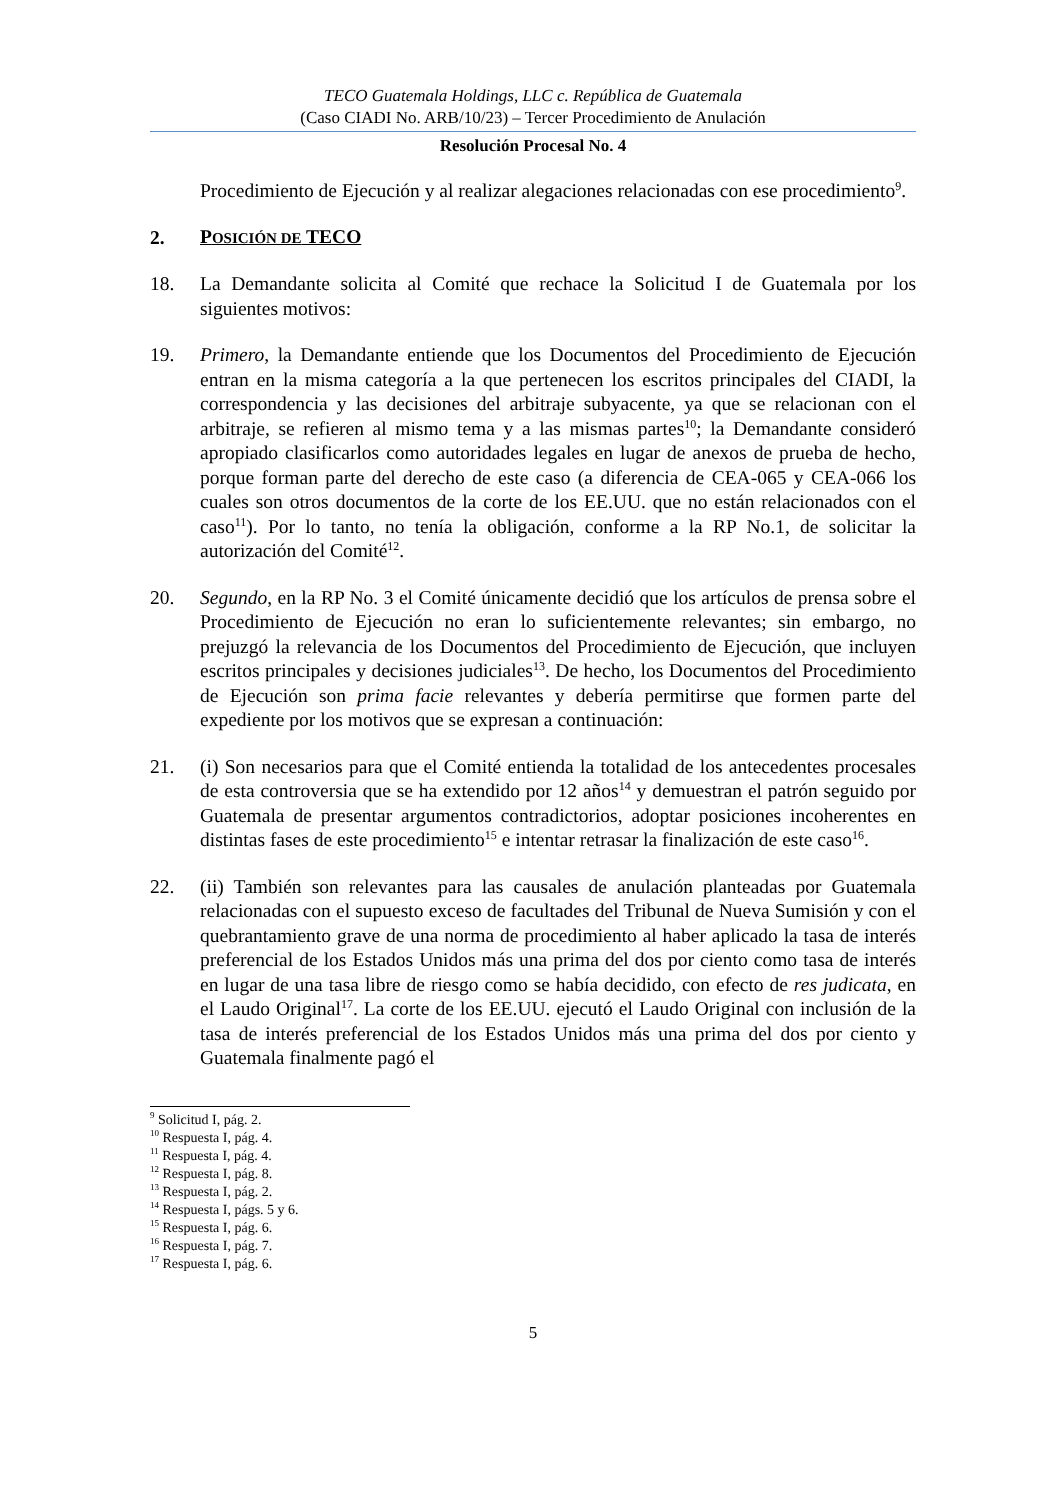TECO Guatemala Holdings, LLC c. República de Guatemala
(Caso CIADI No. ARB/10/23) – Tercer Procedimiento de Anulación
Resolución Procesal No. 4
Procedimiento de Ejecución y al realizar alegaciones relacionadas con ese procedimiento<sup>9</sup>.
2. POSICIÓN DE TECO
18. La Demandante solicita al Comité que rechace la Solicitud I de Guatemala por los siguientes motivos:
19. Primero, la Demandante entiende que los Documentos del Procedimiento de Ejecución entran en la misma categoría a la que pertenecen los escritos principales del CIADI, la correspondencia y las decisiones del arbitraje subyacente, ya que se relacionan con el arbitraje, se refieren al mismo tema y a las mismas partes<sup>10</sup>; la Demandante consideró apropiado clasificarlos como autoridades legales en lugar de anexos de prueba de hecho, porque forman parte del derecho de este caso (a diferencia de CEA-065 y CEA-066 los cuales son otros documentos de la corte de los EE.UU. que no están relacionados con el caso<sup>11</sup>). Por lo tanto, no tenía la obligación, conforme a la RP No.1, de solicitar la autorización del Comité<sup>12</sup>.
20. Segundo, en la RP No. 3 el Comité únicamente decidió que los artículos de prensa sobre el Procedimiento de Ejecución no eran lo suficientemente relevantes; sin embargo, no prejuzgó la relevancia de los Documentos del Procedimiento de Ejecución, que incluyen escritos principales y decisiones judiciales<sup>13</sup>. De hecho, los Documentos del Procedimiento de Ejecución son prima facie relevantes y debería permitirse que formen parte del expediente por los motivos que se expresan a continuación:
21. (i) Son necesarios para que el Comité entienda la totalidad de los antecedentes procesales de esta controversia que se ha extendido por 12 años<sup>14</sup> y demuestran el patrón seguido por Guatemala de presentar argumentos contradictorios, adoptar posiciones incoherentes en distintas fases de este procedimiento<sup>15</sup> e intentar retrasar la finalización de este caso<sup>16</sup>.
22. (ii) También son relevantes para las causales de anulación planteadas por Guatemala relacionadas con el supuesto exceso de facultades del Tribunal de Nueva Sumisión y con el quebrantamiento grave de una norma de procedimiento al haber aplicado la tasa de interés preferencial de los Estados Unidos más una prima del dos por ciento como tasa de interés en lugar de una tasa libre de riesgo como se había decidido, con efecto de res judicata, en el Laudo Original<sup>17</sup>. La corte de los EE.UU. ejecutó el Laudo Original con inclusión de la tasa de interés preferencial de los Estados Unidos más una prima del dos por ciento y Guatemala finalmente pagó el
<sup>9</sup> Solicitud I, pág. 2.
<sup>10</sup> Respuesta I, pág. 4.
<sup>11</sup> Respuesta I, pág. 4.
<sup>12</sup> Respuesta I, pág. 8.
<sup>13</sup> Respuesta I, pág. 2.
<sup>14</sup> Respuesta I, págs. 5 y 6.
<sup>15</sup> Respuesta I, pág. 6.
<sup>16</sup> Respuesta I, pág. 7.
<sup>17</sup> Respuesta I, pág. 6.
5